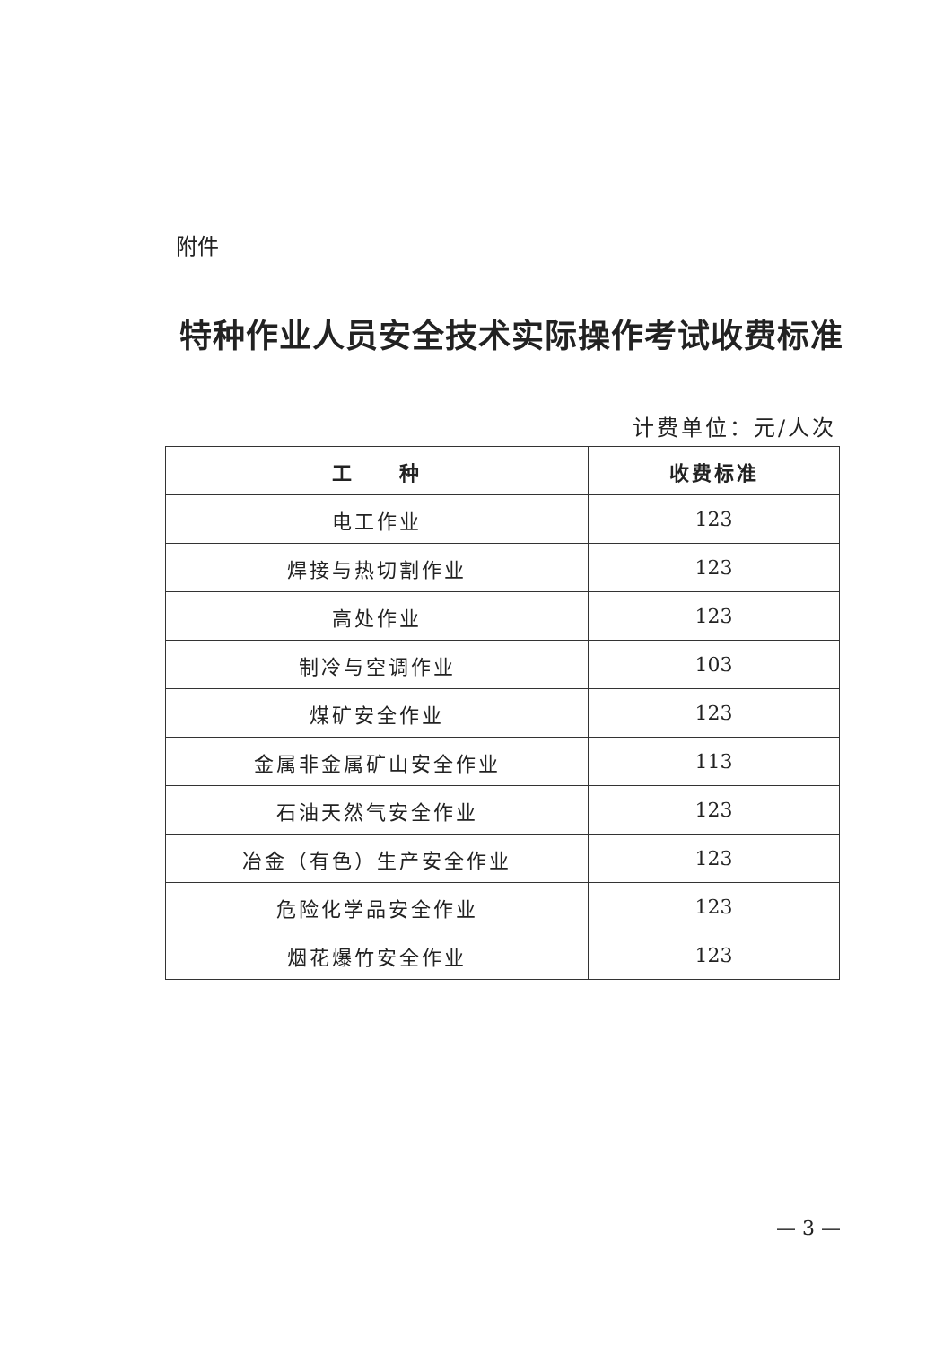附件
特种作业人员安全技术实际操作考试收费标准
计费单位：元/人次
| 工 种 | 收费标准 |
| --- | --- |
| 电工作业 | 123 |
| 焊接与热切割作业 | 123 |
| 高处作业 | 123 |
| 制冷与空调作业 | 103 |
| 煤矿安全作业 | 123 |
| 金属非金属矿山安全作业 | 113 |
| 石油天然气安全作业 | 123 |
| 冶金（有色）生产安全作业 | 123 |
| 危险化学品安全作业 | 123 |
| 烟花爆竹安全作业 | 123 |
— 3 —